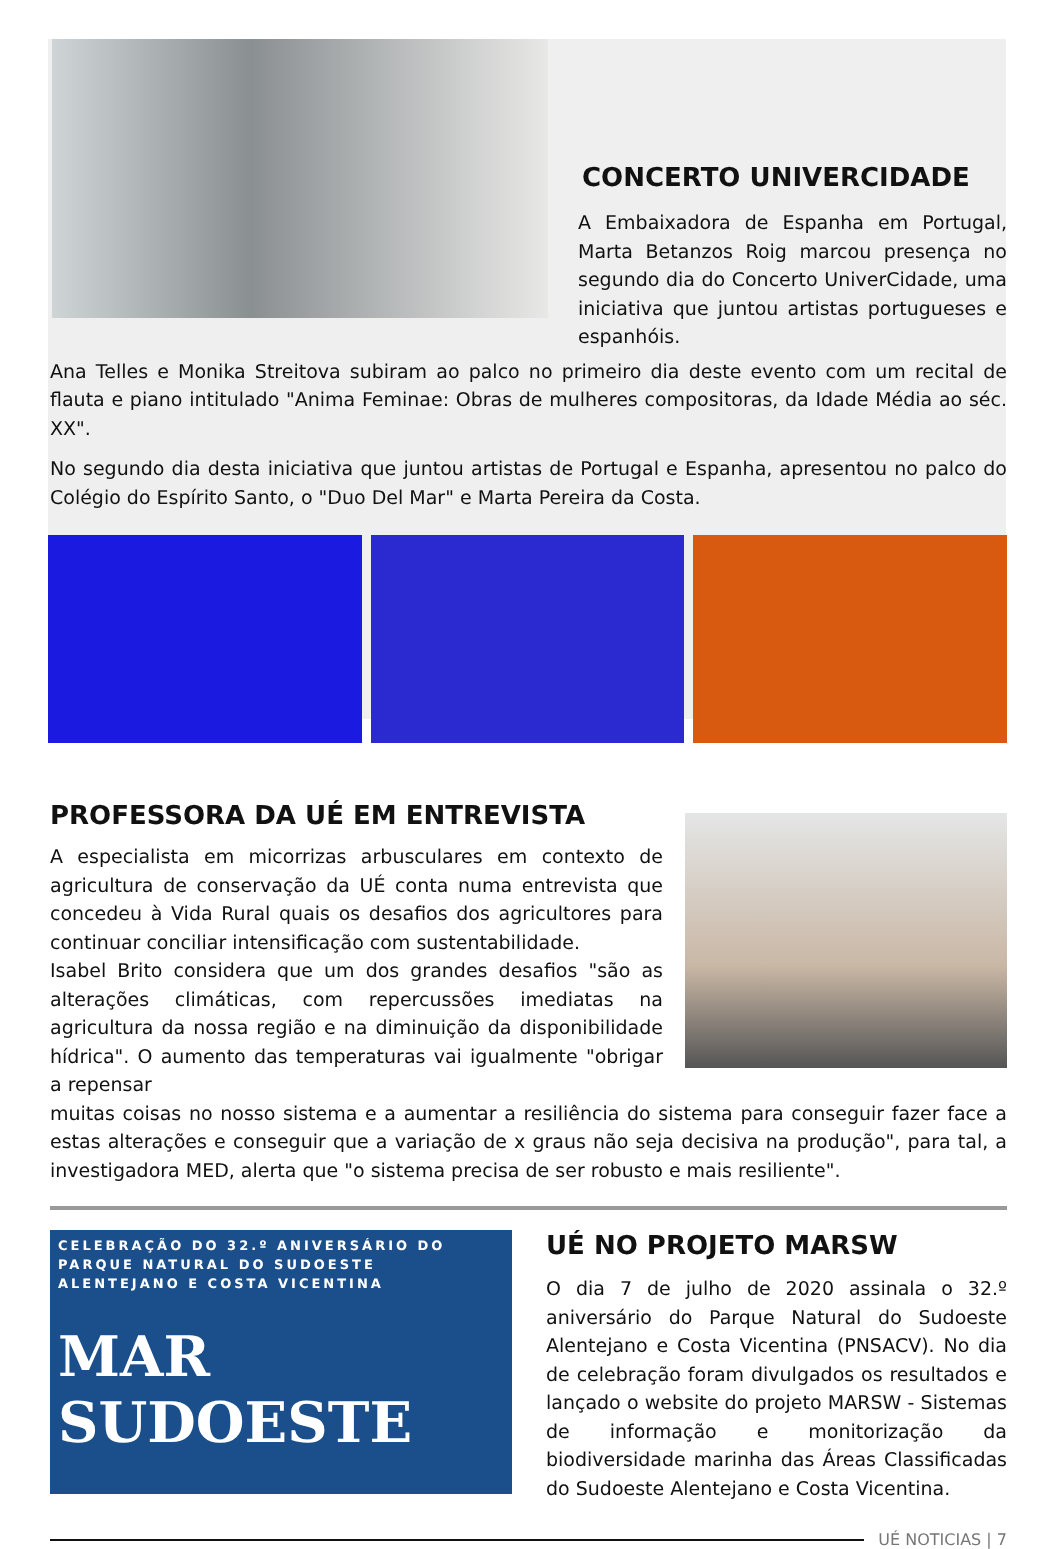CONCERTO UNIVERCIDADE
A Embaixadora de Espanha em Portugal, Marta Betanzos Roig marcou presença no segundo dia do Concerto UniverCidade, uma iniciativa que juntou artistas portugueses e espanhóis.
Ana Telles e Monika Streitova subiram ao palco no primeiro dia deste evento com um recital de flauta e piano intitulado "Anima Feminae: Obras de mulheres compositoras, da Idade Média ao séc. XX".
No segundo dia desta iniciativa que juntou artistas de Portugal e Espanha, apresentou no palco do Colégio do Espírito Santo, o "Duo Del Mar" e Marta Pereira da Costa.
PROFESSORA DA UÉ EM ENTREVISTA
A especialista em micorrizas arbusculares em contexto de agricultura de conservação da UÉ conta numa entrevista que concedeu à Vida Rural quais os desafios dos agricultores para continuar conciliar intensificação com sustentabilidade.
Isabel Brito considera que um dos grandes desafios "são as alterações climáticas, com repercussões imediatas na agricultura da nossa região e na diminuição da disponibilidade hídrica". O aumento das temperaturas vai igualmente "obrigar a repensar
muitas coisas no nosso sistema e a aumentar a resiliência do sistema para conseguir fazer face a estas alterações e conseguir que a variação de x graus não seja decisiva na produção", para tal, a investigadora MED, alerta que "o sistema precisa de ser robusto e mais resiliente".
CELEBRAÇÃO DO 32.º ANIVERSÁRIO DO PARQUE NATURAL DO SUDOESTE ALENTEJANO E COSTA VICENTINA
MAR
SUDOESTE
UÉ NO PROJETO MARSW
O dia 7 de julho de 2020 assinala o 32.º aniversário do Parque Natural do Sudoeste Alentejano e Costa Vicentina (PNSACV). No dia de celebração foram divulgados os resultados e lançado o website do projeto MARSW - Sistemas de informação e monitorização da biodiversidade marinha das Áreas Classificadas do Sudoeste Alentejano e Costa Vicentina.
UÉ NOTICIAS | 7